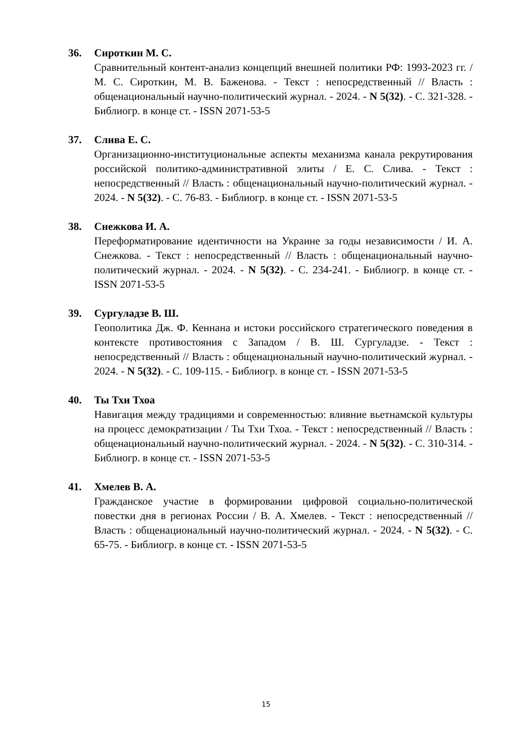36. Сироткин М. С.
Сравнительный контент-анализ концепций внешней политики РФ: 1993-2023 гг. / М. С. Сироткин, М. В. Баженова. - Текст : непосредственный // Власть : общенациональный научно-политический журнал. - 2024. - N 5(32). - С. 321-328. - Библиогр. в конце ст. - ISSN 2071-53-5
37. Слива Е. С.
Организационно-институциональные аспекты механизма канала рекрутирования российской политико-административной элиты / Е. С. Слива. - Текст : непосредственный // Власть : общенациональный научно-политический журнал. - 2024. - N 5(32). - С. 76-83. - Библиогр. в конце ст. - ISSN 2071-53-5
38. Снежкова И. А.
Переформатирование идентичности на Украине за годы независимости / И. А. Снежкова. - Текст : непосредственный // Власть : общенациональный научно-политический журнал. - 2024. - N 5(32). - С. 234-241. - Библиогр. в конце ст. - ISSN 2071-53-5
39. Сургуладзе В. Ш.
Геополитика Дж. Ф. Кеннана и истоки российского стратегического поведения в контексте противостояния с Западом / В. Ш. Сургуладзе. - Текст : непосредственный // Власть : общенациональный научно-политический журнал. - 2024. - N 5(32). - С. 109-115. - Библиогр. в конце ст. - ISSN 2071-53-5
40. Ты Тхи Тхоа
Навигация между традициями и современностью: влияние вьетнамской культуры на процесс демократизации / Ты Тхи Тхоа. - Текст : непосредственный // Власть : общенациональный научно-политический журнал. - 2024. - N 5(32). - С. 310-314. - Библиогр. в конце ст. - ISSN 2071-53-5
41. Хмелев В. А.
Гражданское участие в формировании цифровой социально-политической повестки дня в регионах России / В. А. Хмелев. - Текст : непосредственный // Власть : общенациональный научно-политический журнал. - 2024. - N 5(32). - С. 65-75. - Библиогр. в конце ст. - ISSN 2071-53-5
15